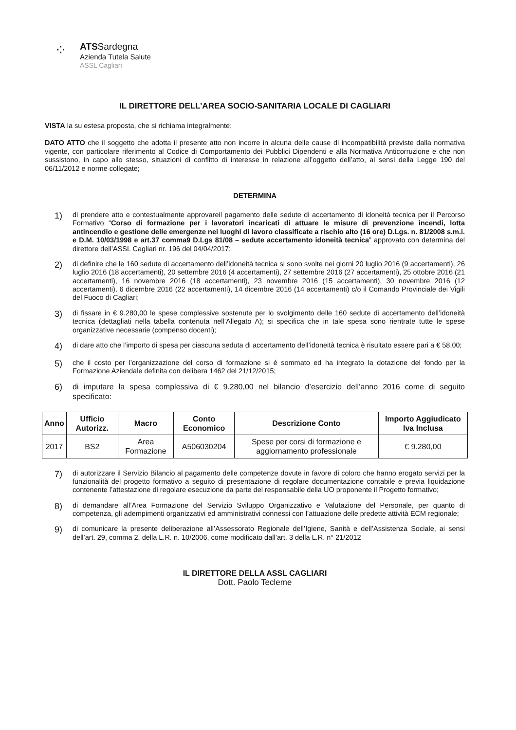⁘
ATSSardegna
Azienda Tutela Salute
ASSL Cagliari
IL DIRETTORE DELL’AREA SOCIO-SANITARIA LOCALE DI CAGLIARI
VISTA la su estesa proposta, che si richiama integralmente;
DATO ATTO che il soggetto che adotta il presente atto non incorre in alcuna delle cause di incompatibilità previste dalla normativa vigente, con particolare riferimento al Codice di Comportamento dei Pubblici Dipendenti e alla Normativa Anticorruzione e che non sussistono, in capo allo stesso, situazioni di conflitto di interesse in relazione all’oggetto dell’atto, ai sensi della Legge 190 del 06/11/2012 e norme collegate;
DETERMINA
1)
di prendere atto e contestualmente approvareil pagamento delle sedute di accertamento di idoneità tecnica per il Percorso Formativo “Corso di formazione per i lavoratori incaricati di attuare le misure di prevenzione incendi, lotta antincendio e gestione delle emergenze nei luoghi di lavoro classificate a rischio alto (16 ore) D.Lgs. n. 81/2008 s.m.i. e D.M. 10/03/1998 e art.37 comma9 D.Lgs 81/08 – sedute accertamento idoneità tecnica” approvato con determina del direttore dell’ASSL Cagliari nr. 196 del 04/04/2017;
2)
di definire che le 160 sedute di accertamento dell’idoneità tecnica si sono svolte nei giorni 20 luglio 2016 (9 accertamenti), 26 luglio 2016 (18 accertamenti), 20 settembre 2016 (4 accertamenti), 27 settembre 2016 (27 accertamenti), 25 ottobre 2016 (21 accertamenti), 16 novembre 2016 (18 accertamenti), 23 novembre 2016 (15 accertamenti), 30 novembre 2016 (12 accertamenti), 6 dicembre 2016 (22 accertamenti), 14 dicembre 2016 (14 accertamenti) c/o il Comando Provinciale dei Vigili del Fuoco di Cagliari;
3)
di fissare in € 9.280,00 le spese complessive sostenute per lo svolgimento delle 160 sedute di accertamento dell’idoneità tecnica (dettagliati nella tabella contenuta nell’Allegato A); si specifica che in tale spesa sono rientrate tutte le spese organizzative necessarie (compenso docenti);
4)
di dare atto che l’importo di spesa per ciascuna seduta di accertamento dell’idoneità tecnica è risultato essere pari a € 58,00;
5)
che il costo per l’organizzazione del corso di formazione si è sommato ed ha integrato la dotazione del fondo per la Formazione Aziendale definita con delibera 1462 del 21/12/2015;
6) di imputare la spesa complessiva di € 9.280,00 nel bilancio d’esercizio dell’anno 2016 come di seguito specificato:
| Anno | Ufficio Autorizz. | Macro | Conto Economico | Descrizione Conto | Importo Aggiudicato Iva Inclusa |
| --- | --- | --- | --- | --- | --- |
| 2017 | BS2 | Area Formazione | A506030204 | Spese per corsi di formazione e aggiornamento professionale | € 9.280,00 |
7)
di autorizzare il Servizio Bilancio al pagamento delle competenze dovute in favore di coloro che hanno erogato servizi per la funzionalità del progetto formativo a seguito di presentazione di regolare documentazione contabile e previa liquidazione contenente l’attestazione di regolare esecuzione da parte del responsabile della UO proponente il Progetto formativo;
8)
di demandare all’Area Formazione del Servizio Sviluppo Organizzativo e Valutazione del Personale, per quanto di competenza, gli adempimenti organizzativi ed amministrativi connessi con l’attuazione delle predette attività ECM regionale;
9)
di comunicare la presente deliberazione all’Assessorato Regionale dell’Igiene, Sanità e dell’Assistenza Sociale, ai sensi dell’art. 29, comma 2, della L.R. n. 10/2006, come modificato dall’art. 3 della L.R. n° 21/2012
IL DIRETTORE DELLA ASSL CAGLIARI
Dott. Paolo Tecleme